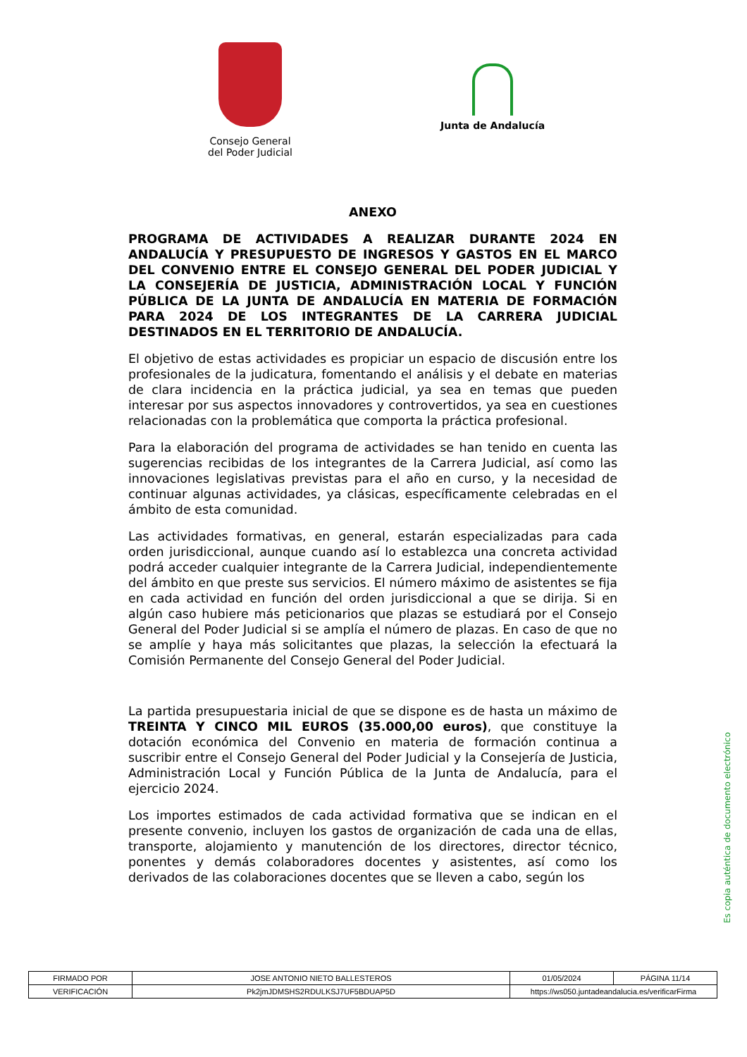Consejo General
del Poder Judicial
Junta de Andalucía
ANEXO
PROGRAMA DE ACTIVIDADES A REALIZAR DURANTE 2024 EN ANDALUCÍA Y PRESUPUESTO DE INGRESOS Y GASTOS EN EL MARCO DEL CONVENIO ENTRE EL CONSEJO GENERAL DEL PODER JUDICIAL Y LA CONSEJERÍA DE JUSTICIA, ADMINISTRACIÓN LOCAL Y FUNCIÓN PÚBLICA DE LA JUNTA DE ANDALUCÍA EN MATERIA DE FORMACIÓN PARA 2024 DE LOS INTEGRANTES DE LA CARRERA JUDICIAL DESTINADOS EN EL TERRITORIO DE ANDALUCÍA.
El objetivo de estas actividades es propiciar un espacio de discusión entre los profesionales de la judicatura, fomentando el análisis y el debate en materias de clara incidencia en la práctica judicial, ya sea en temas que pueden interesar por sus aspectos innovadores y controvertidos, ya sea en cuestiones relacionadas con la problemática que comporta la práctica profesional.
Para la elaboración del programa de actividades se han tenido en cuenta las sugerencias recibidas de los integrantes de la Carrera Judicial, así como las innovaciones legislativas previstas para el año en curso, y la necesidad de continuar algunas actividades, ya clásicas, específicamente celebradas en el ámbito de esta comunidad.
Las actividades formativas, en general, estarán especializadas para cada orden jurisdiccional, aunque cuando así lo establezca una concreta actividad podrá acceder cualquier integrante de la Carrera Judicial, independientemente del ámbito en que preste sus servicios. El número máximo de asistentes se fija en cada actividad en función del orden jurisdiccional a que se dirija. Si en algún caso hubiere más peticionarios que plazas se estudiará por el Consejo General del Poder Judicial si se amplía el número de plazas. En caso de que no se amplíe y haya más solicitantes que plazas, la selección la efectuará la Comisión Permanente del Consejo General del Poder Judicial.
La partida presupuestaria inicial de que se dispone es de hasta un máximo de TREINTA Y CINCO MIL EUROS (35.000,00 euros), que constituye la dotación económica del Convenio en materia de formación continua a suscribir entre el Consejo General del Poder Judicial y la Consejería de Justicia, Administración Local y Función Pública de la Junta de Andalucía, para el ejercicio 2024.
Los importes estimados de cada actividad formativa que se indican en el presente convenio, incluyen los gastos de organización de cada una de ellas, transporte, alojamiento y manutención de los directores, director técnico, ponentes y demás colaboradores docentes y asistentes, así como los derivados de las colaboraciones docentes que se lleven a cabo, según los
Es copia auténtica de documento electrónico
| FIRMADO POR | JOSE ANTONIO NIETO BALLESTEROS | | 01/05/2024 | PÁGINA 11/14 |
| VERIFICACIÓN | Pk2jmJDMSHS2RDULKSJ7UF5BDUAP5D | https://ws050.juntadeandalucia.es/verificarFirma | | |